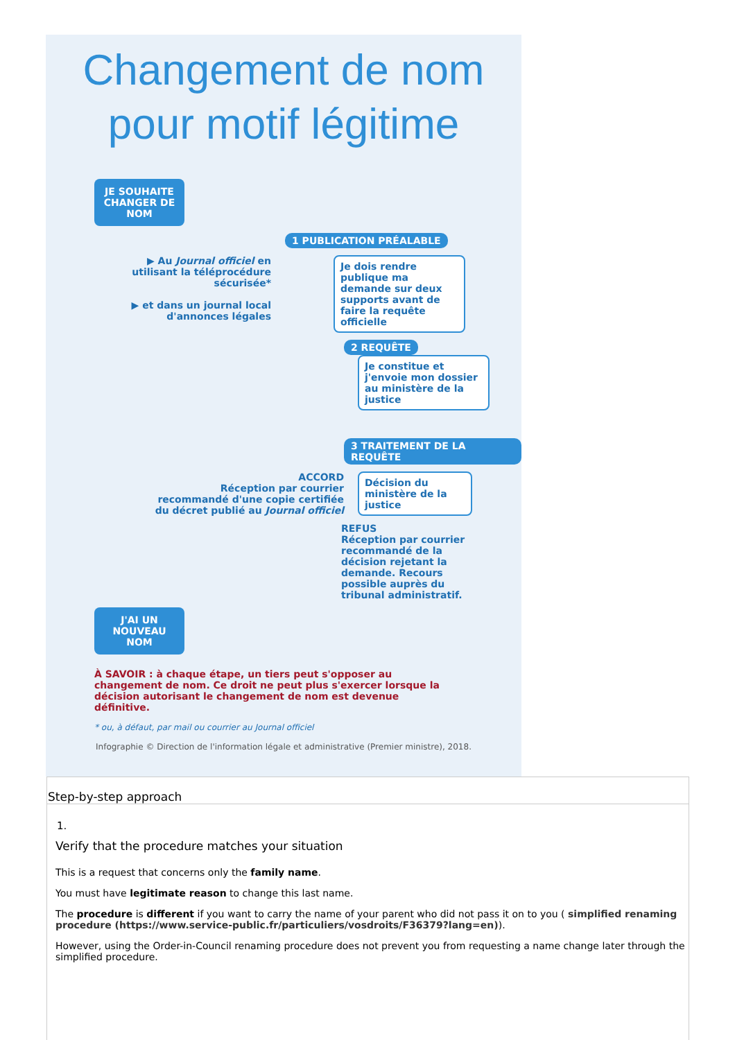Changement de nom
pour motif légitime
JE SOUHAITE CHANGER DE NOM
1 PUBLICATION PRÉALABLE
▶ Au Journal officiel en utilisant la téléprocédure sécurisée*
▶ et dans un journal local d'annonces légales
Je dois rendre publique ma demande sur deux supports avant de faire la requête officielle
2 REQUÊTE
Je constitue et j'envoie mon dossier au ministère de la justice
3 TRAITEMENT DE LA REQUÊTE
ACCORD
Réception par courrier recommandé d'une copie certifiée du décret publié au Journal officiel
Décision du ministère de la justice
REFUS
Réception par courrier recommandé de la décision rejetant la demande. Recours possible auprès du tribunal administratif.
J'AI UN NOUVEAU NOM
À SAVOIR : à chaque étape, un tiers peut s'opposer au changement de nom. Ce droit ne peut plus s'exercer lorsque la décision autorisant le changement de nom est devenue définitive.
* ou, à défaut, par mail ou courrier au Journal officiel
Infographie © Direction de l'information légale et administrative (Premier ministre), 2018.
Step-by-step approach
1.
Verify that the procedure matches your situation
This is a request that concerns only the family name.
You must have legitimate reason to change this last name.
The procedure is different if you want to carry the name of your parent who did not pass it on to you ( simplified renaming procedure (https://www.service-public.fr/particuliers/vosdroits/F36379?lang=en)).
However, using the Order-in-Council renaming procedure does not prevent you from requesting a name change later through the simplified procedure.